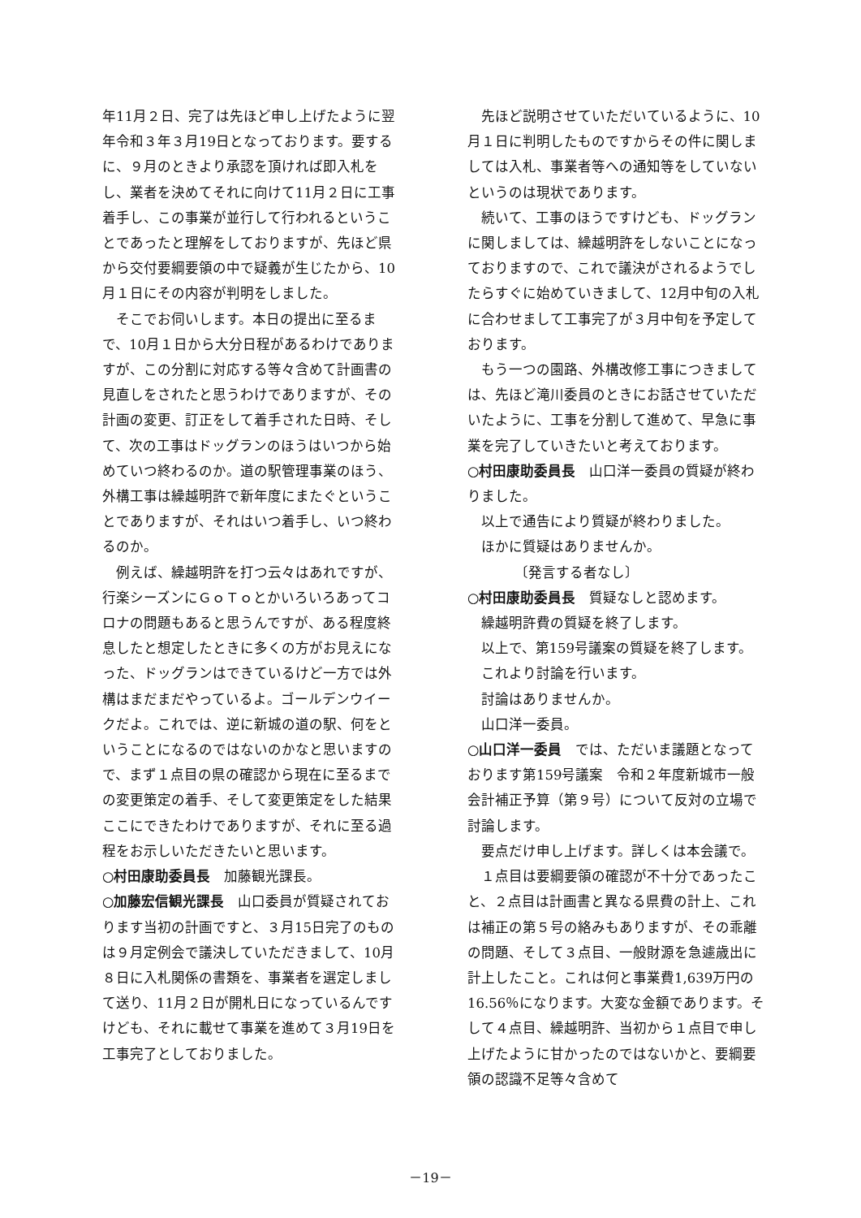年11月２日、完了は先ほど申し上げたように翌年令和３年３月19日となっております。要するに、９月のときより承認を頂ければ即入札をし、業者を決めてそれに向けて11月２日に工事着手し、この事業が並行して行われるということであったと理解をしておりますが、先ほど県から交付要綱要領の中で疑義が生じたから、10月１日にその内容が判明をしました。
そこでお伺いします。本日の提出に至るまで、10月１日から大分日程があるわけでありますが、この分割に対応する等々含めて計画書の見直しをされたと思うわけでありますが、その計画の変更、訂正をして着手された日時、そして、次の工事はドッグランのほうはいつから始めていつ終わるのか。道の駅管理事業のほう、外構工事は繰越明許で新年度にまたぐということでありますが、それはいつ着手し、いつ終わるのか。
例えば、繰越明許を打つ云々はあれですが、行楽シーズンにＧｏＴｏとかいろいろあってコロナの問題もあると思うんですが、ある程度終息したと想定したときに多くの方がお見えになった、ドッグランはできているけど一方では外構はまだまだやっているよ。ゴールデンウイークだよ。これでは、逆に新城の道の駅、何をということになるのではないのかなと思いますので、まず１点目の県の確認から現在に至るまでの変更策定の着手、そして変更策定をした結果ここにできたわけでありますが、それに至る過程をお示しいただきたいと思います。
○村田康助委員長　加藤観光課長。
○加藤宏信観光課長　山口委員が質疑されております当初の計画ですと、３月15日完了のものは９月定例会で議決していただきまして、10月８日に入札関係の書類を、事業者を選定しまして送り、11月２日が開札日になっているんですけども、それに載せて事業を進めて３月19日を工事完了としておりました。
先ほど説明させていただいているように、10月１日に判明したものですからその件に関しましては入札、事業者等への通知等をしていないというのは現状であります。
続いて、工事のほうですけども、ドッグランに関しましては、繰越明許をしないことになっておりますので、これで議決がされるようでしたらすぐに始めていきまして、12月中旬の入札に合わせまして工事完了が３月中旬を予定しております。
もう一つの園路、外構改修工事につきましては、先ほど滝川委員のときにお話させていただいたように、工事を分割して進めて、早急に事業を完了していきたいと考えております。
○村田康助委員長　山口洋一委員の質疑が終わりました。
以上で通告により質疑が終わりました。
ほかに質疑はありませんか。
〔発言する者なし〕
○村田康助委員長　質疑なしと認めます。
繰越明許費の質疑を終了します。
以上で、第159号議案の質疑を終了します。
これより討論を行います。
討論はありませんか。
山口洋一委員。
○山口洋一委員　では、ただいま議題となっております第159号議案　令和２年度新城市一般会計補正予算（第９号）について反対の立場で討論します。
要点だけ申し上げます。詳しくは本会議で。
１点目は要綱要領の確認が不十分であったこと、２点目は計画書と異なる県費の計上、これは補正の第５号の絡みもありますが、その乖離の問題、そして３点目、一般財源を急遽歳出に計上したこと。これは何と事業費1,639万円の16.56％になります。大変な金額であります。そして４点目、繰越明許、当初から１点目で申し上げたように甘かったのではないかと、要綱要領の認識不足等々含めて
－19－